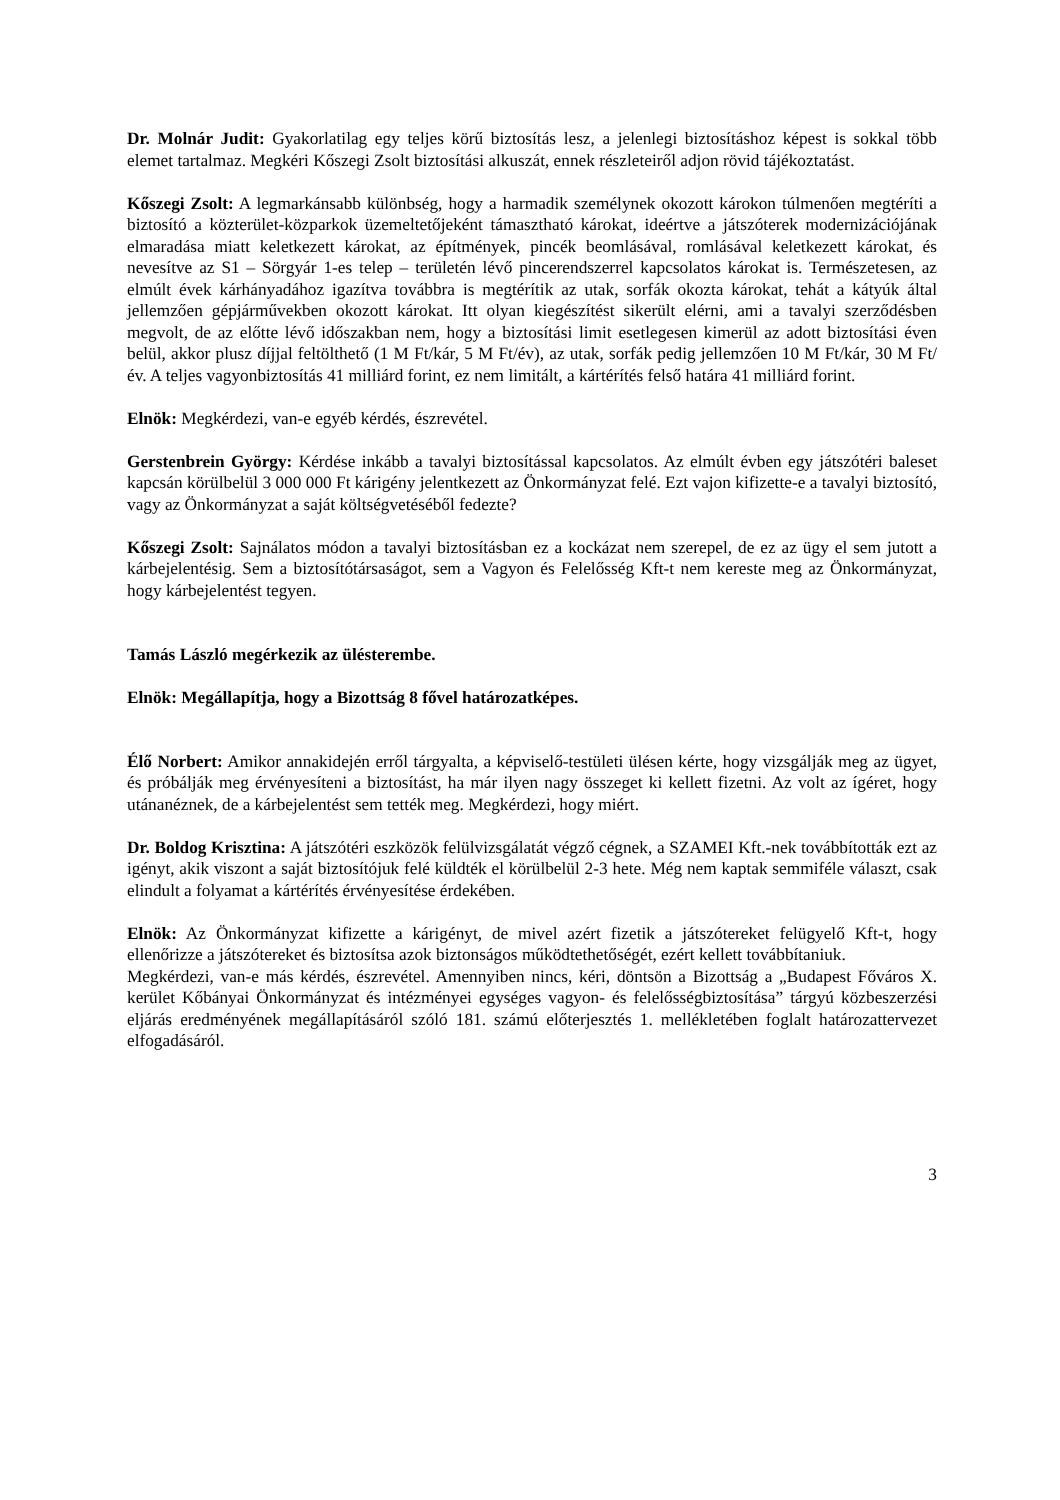Dr. Molnár Judit: Gyakorlatilag egy teljes körű biztosítás lesz, a jelenlegi biztosításhoz képest is sokkal több elemet tartalmaz. Megkéri Kőszegi Zsolt biztosítási alkuszát, ennek részleteiről adjon rövid tájékoztatást.
Kőszegi Zsolt: A legmarkánsabb különbség, hogy a harmadik személynek okozott károkon túlmenően megtéríti a biztosító a közterület-közparkok üzemeltetőjeként támasztható károkat, ideértve a játszóterek modernizációjának elmaradása miatt keletkezett károkat, az építmények, pincék beomlásával, romlásával keletkezett károkat, és nevesítve az S1 – Sörgyár 1-es telep – területén lévő pincerendszerrel kapcsolatos károkat is. Természetesen, az elmúlt évek kárhányadához igazítva továbbra is megtérítik az utak, sorfák okozta károkat, tehát a kátyúk által jellemzően gépjárművekben okozott károkat. Itt olyan kiegészítést sikerült elérni, ami a tavalyi szerződésben megvolt, de az előtte lévő időszakban nem, hogy a biztosítási limit esetlegesen kimerül az adott biztosítási éven belül, akkor plusz díjjal feltölthető (1 M Ft/kár, 5 M Ft/év), az utak, sorfák pedig jellemzően 10 M Ft/kár, 30 M Ft/év. A teljes vagyonbiztosítás 41 milliárd forint, ez nem limitált, a kártérítés felső határa 41 milliárd forint.
Elnök: Megkérdezi, van-e egyéb kérdés, észrevétel.
Gerstenbrein György: Kérdése inkább a tavalyi biztosítással kapcsolatos. Az elmúlt évben egy játszótéri baleset kapcsán körülbelül 3 000 000 Ft kárigény jelentkezett az Önkormányzat felé. Ezt vajon kifizette-e a tavalyi biztosító, vagy az Önkormányzat a saját költségvetéséből fedezte?
Kőszegi Zsolt: Sajnálatos módon a tavalyi biztosításban ez a kockázat nem szerepel, de ez az ügy el sem jutott a kárbejelentésig. Sem a biztosítótársaságot, sem a Vagyon és Felelősség Kft-t nem kereste meg az Önkormányzat, hogy kárbejelentést tegyen.
Tamás László megérkezik az ülésterembe.
Elnök: Megállapítja, hogy a Bizottság 8 fővel határozatképes.
Élő Norbert: Amikor annakidején erről tárgyalta, a képviselő-testületi ülésen kérte, hogy vizsgálják meg az ügyet, és próbálják meg érvényesíteni a biztosítást, ha már ilyen nagy összeget ki kellett fizetni. Az volt az ígéret, hogy utánanéznek, de a kárbejelentést sem tették meg. Megkérdezi, hogy miért.
Dr. Boldog Krisztina: A játszótéri eszközök felülvizsgálatát végző cégnek, a SZAMEI Kft.-nek továbbították ezt az igényt, akik viszont a saját biztosítójuk felé küldték el körülbelül 2-3 hete. Még nem kaptak semmiféle választ, csak elindult a folyamat a kártérítés érvényesítése érdekében.
Elnök: Az Önkormányzat kifizette a kárigényt, de mivel azért fizetik a játszótereket felügyelő Kft-t, hogy ellenőrizze a játszótereket és biztosítsa azok biztonságos működtethetőségét, ezért kellett továbbítaniuk.
Megkérdezi, van-e más kérdés, észrevétel. Amennyiben nincs, kéri, döntsön a Bizottság a „Budapest Főváros X. kerület Kőbányai Önkormányzat és intézményei egységes vagyon- és felelősségbiztosítása” tárgyú közbeszerzési eljárás eredményének megállapításáról szóló 181. számú előterjesztés 1. mellékletében foglalt határozattervezet elfogadásáról.
3